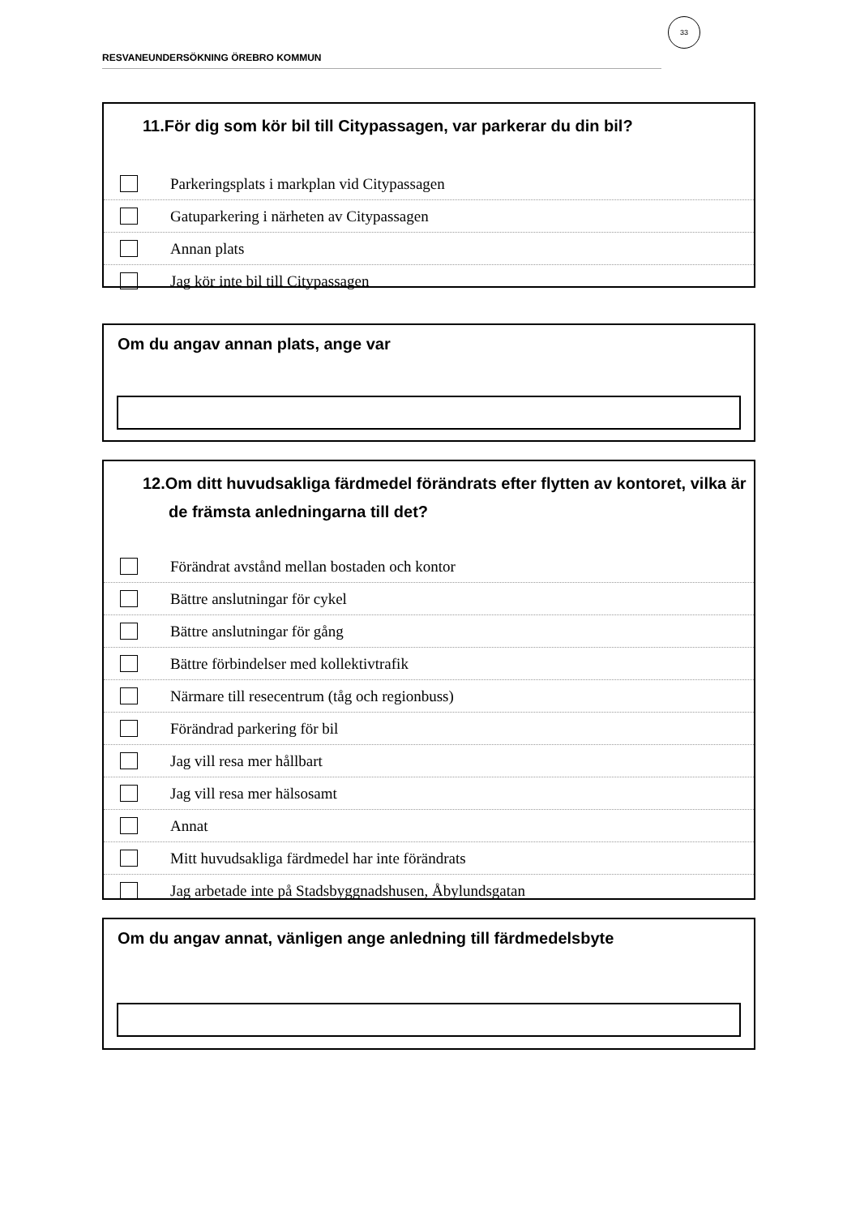33
RESVANEUNDERSÖKNING ÖREBRO KOMMUN
11.För dig som kör bil till Citypassagen, var parkerar du din bil?
Parkeringsplats i markplan vid Citypassagen
Gatuparkering i närheten av Citypassagen
Annan plats
Jag kör inte bil till Citypassagen
Om du angav annan plats, ange var
12.Om ditt huvudsakliga färdmedel förändrats efter flytten av kontoret, vilka är de främsta anledningarna till det?
Förändrat avstånd mellan bostaden och kontor
Bättre anslutningar för cykel
Bättre anslutningar för gång
Bättre förbindelser med kollektivtrafik
Närmare till resecentrum (tåg och regionbuss)
Förändrad parkering för bil
Jag vill resa mer hållbart
Jag vill resa mer hälsosamt
Annat
Mitt huvudsakliga färdmedel har inte förändrats
Jag arbetade inte på Stadsbyggnadshusen, Åbylundsgatan
Om du angav annat, vänligen ange anledning till färdmedelsbyte